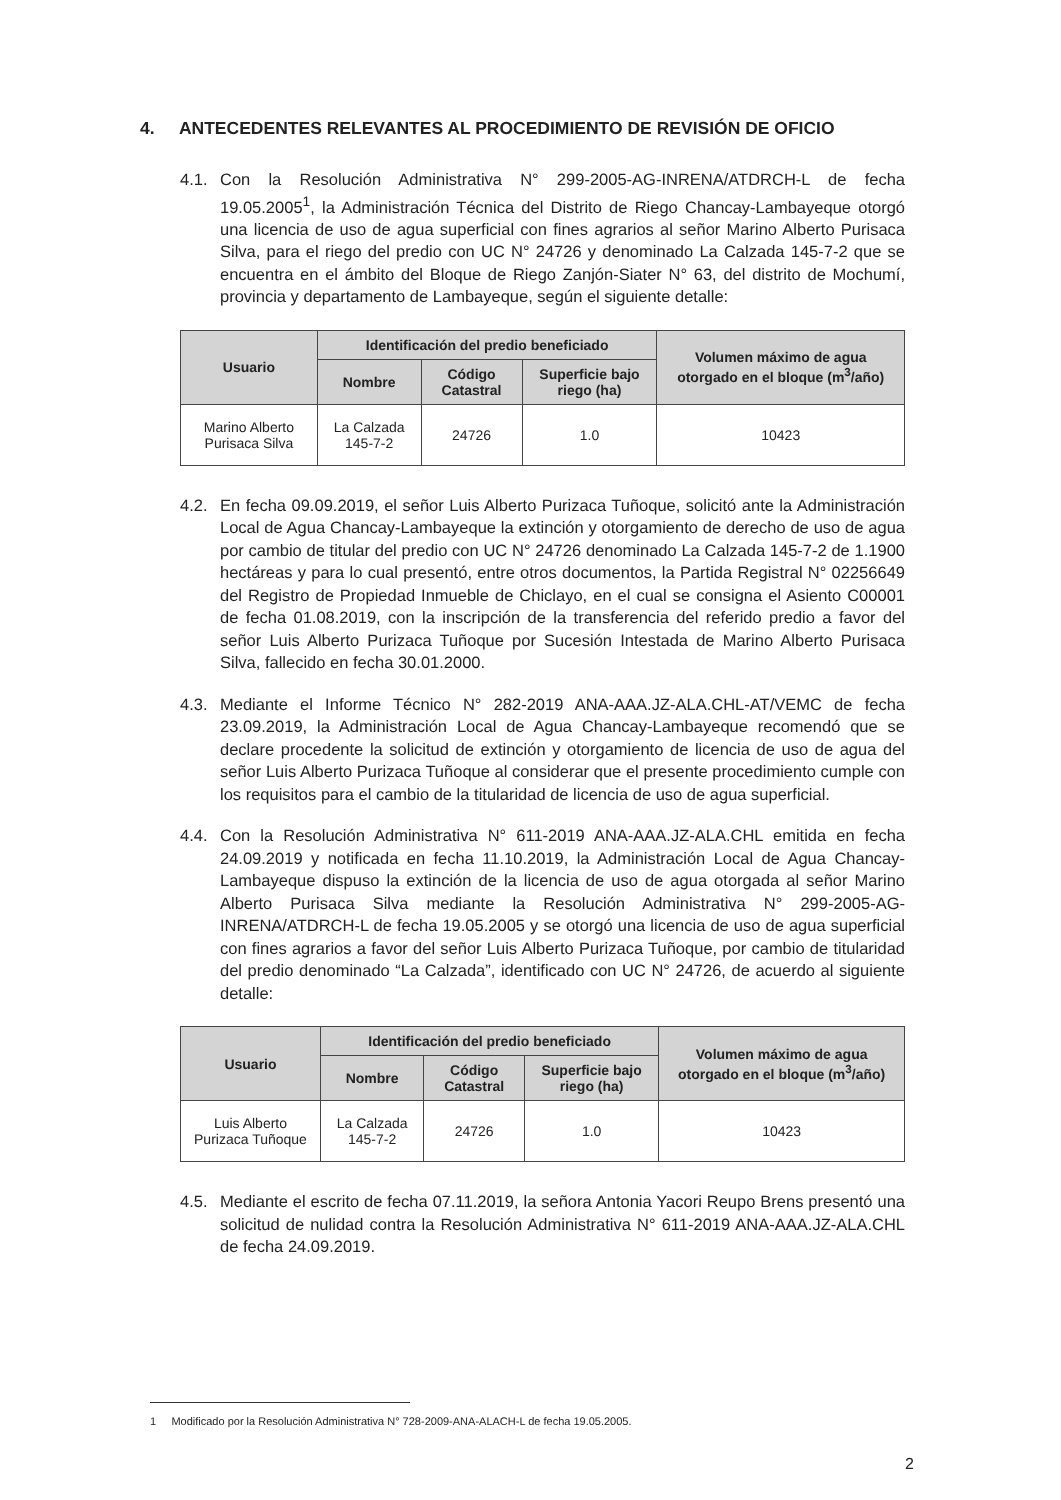4. ANTECEDENTES RELEVANTES AL PROCEDIMIENTO DE REVISIÓN DE OFICIO
4.1. Con la Resolución Administrativa N° 299-2005-AG-INRENA/ATDRCH-L de fecha 19.05.2005<sup>1</sup>, la Administración Técnica del Distrito de Riego Chancay-Lambayeque otorgó una licencia de uso de agua superficial con fines agrarios al señor Marino Alberto Purisaca Silva, para el riego del predio con UC N° 24726 y denominado La Calzada 145-7-2 que se encuentra en el ámbito del Bloque de Riego Zanjón-Siater N° 63, del distrito de Mochumí, provincia y departamento de Lambayeque, según el siguiente detalle:
| Usuario | Identificación del predio beneficiado | | | Volumen máximo de agua otorgado en el bloque (m<sup>3</sup>/año) |
| --- | --- | --- | --- | --- |
| | Nombre | Código Catastral | Superficie bajo riego (ha) | |
| Marino Alberto Purisaca Silva | La Calzada 145-7-2 | 24726 | 1.0 | 10423 |
4.2. En fecha 09.09.2019, el señor Luis Alberto Purizaca Tuñoque, solicitó ante la Administración Local de Agua Chancay-Lambayeque la extinción y otorgamiento de derecho de uso de agua por cambio de titular del predio con UC N° 24726 denominado La Calzada 145-7-2 de 1.1900 hectáreas y para lo cual presentó, entre otros documentos, la Partida Registral N° 02256649 del Registro de Propiedad Inmueble de Chiclayo, en el cual se consigna el Asiento C00001 de fecha 01.08.2019, con la inscripción de la transferencia del referido predio a favor del señor Luis Alberto Purizaca Tuñoque por Sucesión Intestada de Marino Alberto Purisaca Silva, fallecido en fecha 30.01.2000.
4.3. Mediante el Informe Técnico N° 282-2019 ANA-AAA.JZ-ALA.CHL-AT/VEMC de fecha 23.09.2019, la Administración Local de Agua Chancay-Lambayeque recomendó que se declare procedente la solicitud de extinción y otorgamiento de licencia de uso de agua del señor Luis Alberto Purizaca Tuñoque al considerar que el presente procedimiento cumple con los requisitos para el cambio de la titularidad de licencia de uso de agua superficial.
4.4. Con la Resolución Administrativa N° 611-2019 ANA-AAA.JZ-ALA.CHL emitida en fecha 24.09.2019 y notificada en fecha 11.10.2019, la Administración Local de Agua Chancay-Lambayeque dispuso la extinción de la licencia de uso de agua otorgada al señor Marino Alberto Purisaca Silva mediante la Resolución Administrativa N° 299-2005-AG-INRENA/ATDRCH-L de fecha 19.05.2005 y se otorgó una licencia de uso de agua superficial con fines agrarios a favor del señor Luis Alberto Purizaca Tuñoque, por cambio de titularidad del predio denominado “La Calzada”, identificado con UC N° 24726, de acuerdo al siguiente detalle:
| Usuario | Identificación del predio beneficiado | | | Volumen máximo de agua otorgado en el bloque (m<sup>3</sup>/año) |
| --- | --- | --- | --- | --- |
| | Nombre | Código Catastral | Superficie bajo riego (ha) | |
| Luis Alberto Purizaca Tuñoque | La Calzada 145-7-2 | 24726 | 1.0 | 10423 |
4.5. Mediante el escrito de fecha 07.11.2019, la señora Antonia Yacori Reupo Brens presentó una solicitud de nulidad contra la Resolución Administrativa N° 611-2019 ANA-AAA.JZ-ALA.CHL de fecha 24.09.2019.
1 Modificado por la Resolución Administrativa N° 728-2009-ANA-ALACH-L de fecha 19.05.2005.
2